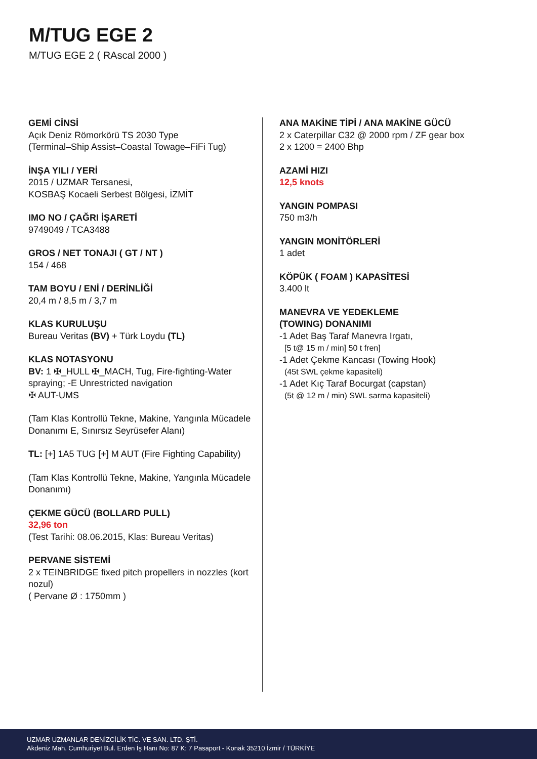M/TUG EGE 2
M/TUG EGE 2 ( RAscal 2000 )
GEMİ CİNSİ
Açık Deniz Römorkörü TS 2030 Type
(Terminal–Ship Assist–Coastal Towage–FiFi Tug)
İNŞA YILI / YERİ
2015 / UZMAR Tersanesi,
KOSBAŞ Kocaeli Serbest Bölgesi, İZMİT
IMO NO / ÇAĞRI İŞARETİ
9749049 / TCA3488
GROS / NET TONAJI ( GT / NT )
154 / 468
TAM BOYU / ENİ / DERİNLİĞİ
20,4 m / 8,5 m / 3,7 m
KLAS KURULUŞU
Bureau Veritas (BV) + Türk Loydu (TL)
KLAS NOTASYONU
BV: 1 ✠_HULL ✠_MACH, Tug, Fire-fighting-Water spraying; -E Unrestricted navigation
✠ AUT-UMS
(Tam Klas Kontrollü Tekne, Makine, Yangınla Mücadele Donanımı E, Sınırsız Seyrüsefer Alanı)
TL: [+] 1A5 TUG [+] M AUT (Fire Fighting Capability)
(Tam Klas Kontrollü Tekne, Makine, Yangınla Mücadele Donanımı)
ÇEKME GÜCÜ (BOLLARD PULL)
32,96 ton
(Test Tarihi: 08.06.2015, Klas: Bureau Veritas)
PERVANE SİSTEMİ
2 x TEINBRIDGE fixed pitch propellers in nozzles (kort nozul)
( Pervane Ø : 1750mm )
ANA MAKİNE TİPİ / ANA MAKİNE GÜCÜ
2 x Caterpillar C32 @ 2000 rpm / ZF gear box
2 x 1200 = 2400 Bhp
AZAMİ HIZI
12,5 knots
YANGIN POMPASI
750 m3/h
YANGIN MONİTÖRLERİ
1 adet
KÖPÜK ( FOAM ) KAPASİTESİ
3.400 lt
MANEVRA VE YEDEKLEME
(TOWING) DONANIMI
-1 Adet Baş Taraf Manevra Irgatı,
[5 t@ 15 m / min] 50 t fren]
-1 Adet Çekme Kancası (Towing Hook)
(45t SWL çekme kapasiteli)
-1 Adet Kıç Taraf Bocurgat (capstan)
(5t @ 12 m / min) SWL sarma kapasiteli)
UZMAR UZMANLAR DENİZCİLİK TİC. VE SAN. LTD. ŞTİ.
Akdeniz Mah. Cumhuriyet Bul. Erden İş Hanı No: 87 K: 7 Pasaport - Konak 35210 İzmir / TÜRKİYE